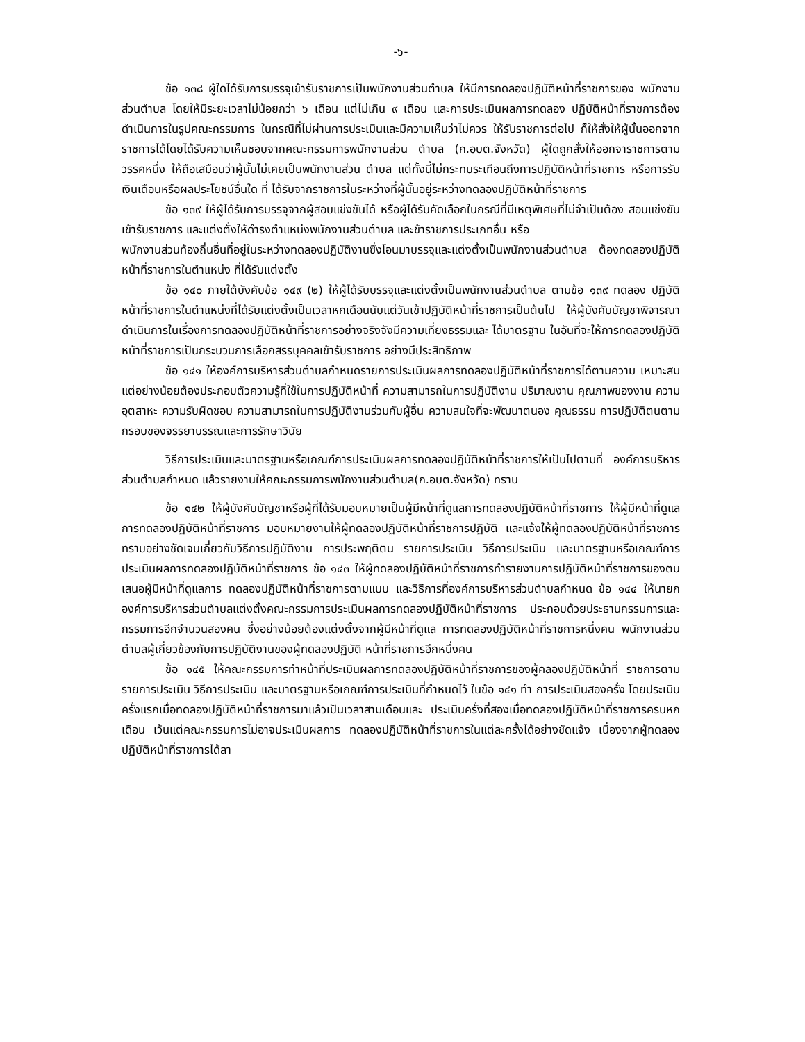-๖-
ข้อ ๑๓๘ ผู้ใดได้รับการบรรจุเข้ารับราชการเป็นพนักงานส่วนตำบล ให้มีการทดลองปฏิบัติหน้าที่ราชการของ พนักงานส่วนตำบล โดยให้มีระยะเวลาไม่น้อยกว่า ๖ เดือน แต่ไม่เกิน ๙ เดือน และการประเมินผลการทดลอง ปฏิบัติหน้าที่ราชการต้องดำเนินการในรูปคณะกรรมการ ในกรณีที่ไม่ผ่านการประเมินและมีความเห็นว่าไม่ควร ให้รับราชการต่อไป ก็ให้สั่งให้ผู้นั้นออกจากราชการได้โดยได้รับความเห็นชอบจากคณะกรรมการพนักงานส่วน ตำบล (ก.อบต.จังหวัด) ผู้ใดถูกสั่งให้ออกจาราชการตามวรรคหนึ่ง ให้ถือเสมือนว่าผู้นั้นไม่เคยเป็นพนักงานส่วน ตำบล แต่ทั้งนี้ไม่กระทบระเทือนถึงการปฏิบัติหน้าที่ราชการ หรือการรับเงินเดือนหรือผลประโยชน์อื่นใด ที่ ได้รับจากราชการในระหว่างที่ผู้นั้นอยู่ระหว่างทดลองปฏิบัติหน้าที่ราชการ
ข้อ ๑๓๙ ให้ผู้ได้รับการบรรจุจากผู้สอบแข่งขันได้ หรือผู้ได้รับคัดเลือกในกรณีที่มีเหตุพิเศษที่ไม่จำเป็นต้อง สอบแข่งขันเข้ารับราชการ และแต่งตั้งให้ดำรงตำแหน่งพนักงานส่วนตำบล และข้าราชการประเภทอื่น หรือ
พนักงานส่วนท้องถิ่นอื่นที่อยู่ในระหว่างทดลองปฏิบัติงานซึ่งโอนมาบรรจุและแต่งตั้งเป็นพนักงานส่วนตำบล ต้องทดลองปฏิบัติหน้าที่ราชการในตำแหน่ง ที่ได้รับแต่งตั้ง
ข้อ ๑๔๐ ภายใต้บังคับข้อ ๑๔๙ (๒) ให้ผู้ได้รับบรรจุและแต่งตั้งเป็นพนักงานส่วนตำบล ตามข้อ ๑๓๙ ทดลอง ปฏิบัติหน้าที่ราชการในตำแหน่งที่ได้รับแต่งตั้งเป็นเวลาหกเดือนนับแต่วันเข้าปฏิบัติหน้าที่ราชการเป็นต้นไป ให้ผู้บังคับบัญชาพิจารณาดำเนินการในเรื่องการทดลองปฏิบัติหน้าที่ราชการอย่างจริงจังมีความเที่ยงธรรมและ ได้มาตรฐาน ในอันที่จะให้การทดลองปฏิบัติหน้าที่ราชการเป็นกระบวนการเลือกสรรบุคคลเข้ารับราชการ อย่างมีประสิทธิภาพ
ข้อ ๑๔๑ ให้องค์การบริหารส่วนตำบลกำหนดรายการประเมินผลการทดลองปฏิบัติหน้าที่ราชการได้ตามความ เหมาะสม แต่อย่างน้อยต้องประกอบตัวความรู้ที่ใช้ในการปฏิบัติหน้าที่ ความสามารถในการปฏิบัติงาน ปริมาณงาน คุณภาพของงาน ความอุตสาหะ ความรับผิดชอบ ความสามารถในการปฏิบัติงานร่วมกับผู้อื่น ความสนใจที่จะพัฒนาตนอง คุณธรรม การปฏิบัติตนตามกรอบของจรรยาบรรณและการรักษาวินัย
วิธีการประเมินและมาตรฐานหรือเกณฑ์การประเมินผลการทดลองปฏิบัติหน้าที่ราชการให้เป็นไปตามที่ องค์การบริหารส่วนตำบลกำหนด แล้วรายงานให้คณะกรรมการพนักงานส่วนตำบล(ก.อบต.จังหวัด) ทราบ
ข้อ ๑๔๒ ให้ผู้บังคับบัญชาหรือผู้ที่ได้รับมอบหมายเป็นผู้มีหน้าที่ดูแลการทดลองปฏิบัติหน้าที่ราชการ ให้ผู้มีหน้าที่ดูแลการทดลองปฏิบัติหน้าที่ราชการ มอบหมายงานให้ผู้ทดลองปฏิบัติหน้าที่ราชการปฏิบัติ และแจ้งให้ผู้ทดลองปฏิบัติหน้าที่ราชการทราบอย่างชัดเจนเกี่ยวกับวิธีการปฏิบัติงาน การประพฤติตน รายการประเมิน วิธีการประเมิน และมาตรฐานหรือเกณฑ์การประเมินผลการทดลองปฏิบัติหน้าที่ราชการ ข้อ ๑๔๓ ให้ผู้ทดลองปฏิบัติหน้าที่ราชการทำรายงานการปฏิบัติหน้าที่ราชการของตนเสนอผู้มีหน้าที่ดูแลการ ทดลองปฏิบัติหน้าที่ราชการตามแบบ และวิธีการที่องค์การบริหารส่วนตำบลกำหนด ข้อ ๑๔๔ ให้นายกองค์การบริหารส่วนตำบลแต่งตั้งคณะกรรมการประเมินผลการทดลองปฏิบัติหน้าที่ราชการ ประกอบด้วยประธานกรรมการและกรรมการอีกจำนวนสองคน ซึ่งอย่างน้อยต้องแต่งตั้งจากผู้มีหน้าที่ดูแล การทดลองปฏิบัติหน้าที่ราชการหนึ่งคน พนักงานส่วนตำบลผู้เกี่ยวข้องกับการปฏิบัติงานของผู้ทดลองปฏิบัติ หน้าที่ราชการอีกหนึ่งคน
ข้อ ๑๔๕ ให้คณะกรรมการทำหน้าที่ประเมินผลการทดลองปฏิบัติหน้าที่ราชการของผู้คลองปฏิบัติหน้าที่ ราชการตามรายการประเมิน วิธีการประเมิน และมาตรฐานหรือเกณฑ์การประเมินที่กำหนดไว้ ในข้อ ๑๔๑ ทำ การประเมินสองครั้ง โดยประเมินครั้งแรกเมื่อทดลองปฏิบัติหน้าที่ราชการมาแล้วเป็นเวลาสามเดือนและ ประเมินครั้งที่สองเมื่อทดลองปฏิบัติหน้าที่ราชการครบหกเดือน เว้นแต่คณะกรรมการไม่อาจประเมินผลการ ทดลองปฏิบัติหน้าที่ราชการในแต่ละครั้งได้อย่างชัดแจ้ง เนื่องจากผู้ทดลองปฏิบัติหน้าที่ราชการได้ลา